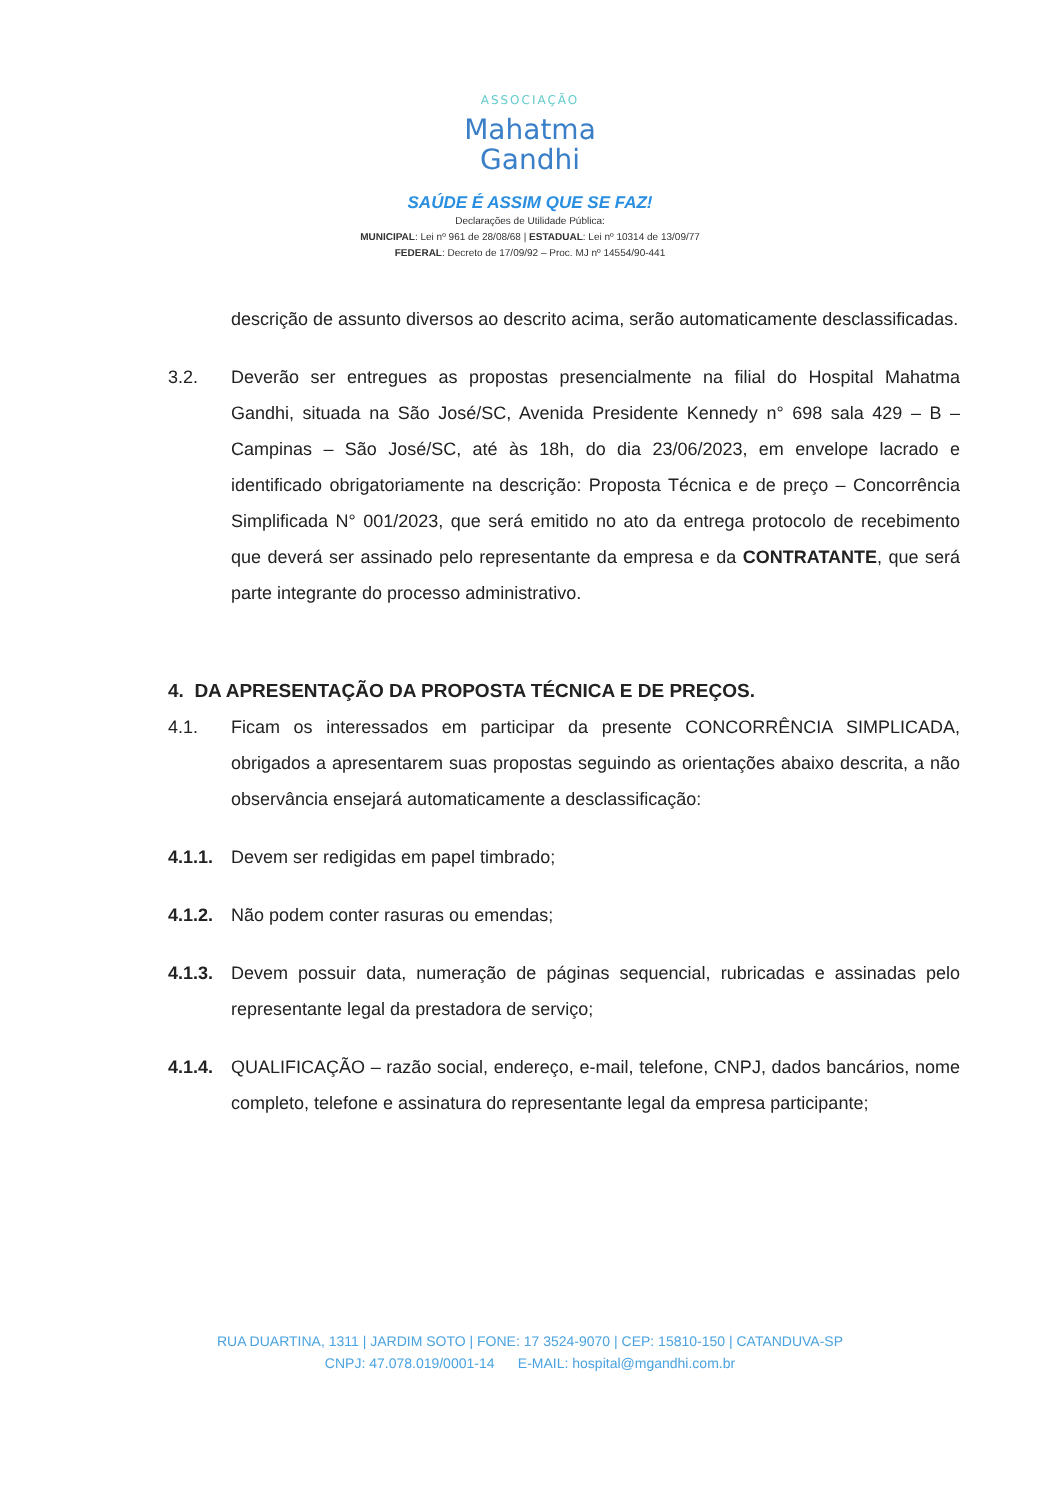ASSOCIAÇÃO
Mahatma
Gandhi
SAÚDE É ASSIM QUE SE FAZ!
Declarações de Utilidade Pública:
MUNICIPAL: Lei nº 961 de 28/08/68 | ESTADUAL: Lei nº 10314 de 13/09/77
FEDERAL: Decreto de 17/09/92 – Proc. MJ nº 14554/90-441
descrição de assunto diversos ao descrito acima, serão automaticamente desclassificadas.
3.2. Deverão ser entregues as propostas presencialmente na filial do Hospital Mahatma Gandhi, situada na São José/SC, Avenida Presidente Kennedy n° 698 sala 429 – B – Campinas – São José/SC, até às 18h, do dia 23/06/2023, em envelope lacrado e identificado obrigatoriamente na descrição: Proposta Técnica e de preço – Concorrência Simplificada N° 001/2023, que será emitido no ato da entrega protocolo de recebimento que deverá ser assinado pelo representante da empresa e da CONTRATANTE, que será parte integrante do processo administrativo.
4. DA APRESENTAÇÃO DA PROPOSTA TÉCNICA E DE PREÇOS.
4.1. Ficam os interessados em participar da presente CONCORRÊNCIA SIMPLICADA, obrigados a apresentarem suas propostas seguindo as orientações abaixo descrita, a não observância ensejará automaticamente a desclassificação:
4.1.1.
Devem ser redigidas em papel timbrado;
4.1.2.
Não podem conter rasuras ou emendas;
4.1.3.
Devem possuir data, numeração de páginas sequencial, rubricadas e assinadas pelo representante legal da prestadora de serviço;
4.1.4.
QUALIFICAÇÃO – razão social, endereço, e-mail, telefone, CNPJ, dados bancários, nome completo, telefone e assinatura do representante legal da empresa participante;
RUA DUARTINA, 1311 | JARDIM SOTO | FONE: 17 3524-9070 | CEP: 15810-150 | CATANDUVA-SP
CNPJ: 47.078.019/0001-14 E-MAIL: hospital@mgandhi.com.br